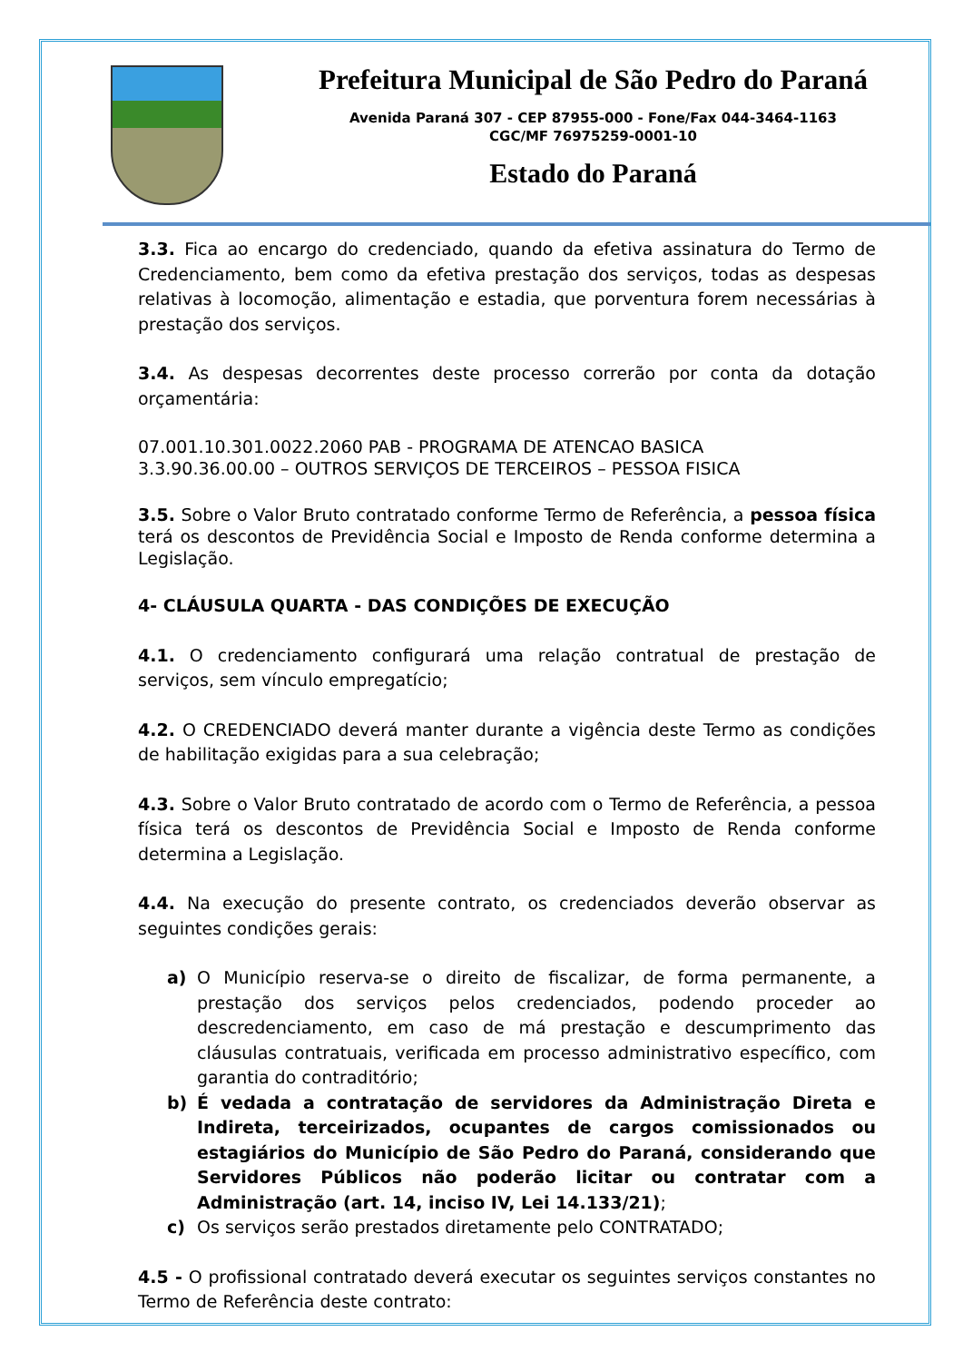Prefeitura Municipal de São Pedro do Paraná
Avenida Paraná 307 - CEP 87955-000 - Fone/Fax 044-3464-1163
CGC/MF 76975259-0001-10
Estado do Paraná
3.3. Fica ao encargo do credenciado, quando da efetiva assinatura do Termo de Credenciamento, bem como da efetiva prestação dos serviços, todas as despesas relativas à locomoção, alimentação e estadia, que porventura forem necessárias à prestação dos serviços.
3.4. As despesas decorrentes deste processo correrão por conta da dotação orçamentária:
07.001.10.301.0022.2060 PAB - PROGRAMA DE ATENCAO BASICA
3.3.90.36.00.00 – OUTROS SERVIÇOS DE TERCEIROS – PESSOA FISICA
3.5. Sobre o Valor Bruto contratado conforme Termo de Referência, a pessoa física terá os descontos de Previdência Social e Imposto de Renda conforme determina a Legislação.
4- CLÁUSULA QUARTA - DAS CONDIÇÕES DE EXECUÇÃO
4.1. O credenciamento configurará uma relação contratual de prestação de serviços, sem vínculo empregatício;
4.2. O CREDENCIADO deverá manter durante a vigência deste Termo as condições de habilitação exigidas para a sua celebração;
4.3. Sobre o Valor Bruto contratado de acordo com o Termo de Referência, a pessoa física terá os descontos de Previdência Social e Imposto de Renda conforme determina a Legislação.
4.4. Na execução do presente contrato, os credenciados deverão observar as seguintes condições gerais:
a) O Município reserva-se o direito de fiscalizar, de forma permanente, a prestação dos serviços pelos credenciados, podendo proceder ao descredenciamento, em caso de má prestação e descumprimento das cláusulas contratuais, verificada em processo administrativo específico, com garantia do contraditório;
b) É vedada a contratação de servidores da Administração Direta e Indireta, terceirizados, ocupantes de cargos comissionados ou estagiários do Município de São Pedro do Paraná, considerando que Servidores Públicos não poderão licitar ou contratar com a Administração (art. 14, inciso IV, Lei 14.133/21);
c) Os serviços serão prestados diretamente pelo CONTRATADO;
4.5 - O profissional contratado deverá executar os seguintes serviços constantes no Termo de Referência deste contrato: